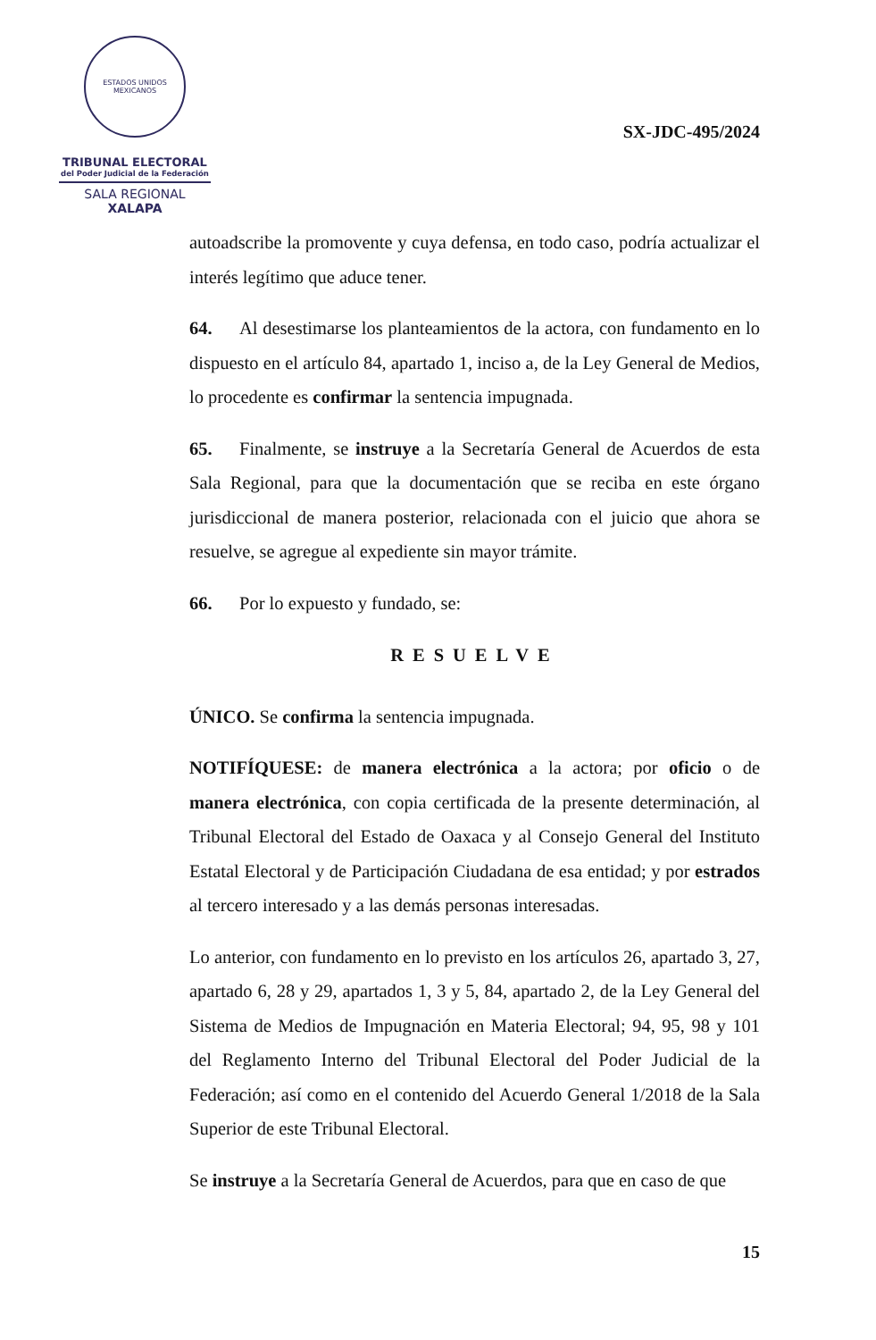ESTADOS UNIDOS MEXICANOS
TRIBUNAL ELECTORAL
del Poder Judicial de la Federación
SALA REGIONAL
XALAPA
SX-JDC-495/2024
autoadscribe la promovente y cuya defensa, en todo caso, podría actualizar el interés legítimo que aduce tener.
64. Al desestimarse los planteamientos de la actora, con fundamento en lo dispuesto en el artículo 84, apartado 1, inciso a, de la Ley General de Medios, lo procedente es confirmar la sentencia impugnada.
65. Finalmente, se instruye a la Secretaría General de Acuerdos de esta Sala Regional, para que la documentación que se reciba en este órgano jurisdiccional de manera posterior, relacionada con el juicio que ahora se resuelve, se agregue al expediente sin mayor trámite.
66. Por lo expuesto y fundado, se:
RESUELVE
ÚNICO. Se confirma la sentencia impugnada.
NOTIFÍQUESE: de manera electrónica a la actora; por oficio o de manera electrónica, con copia certificada de la presente determinación, al Tribunal Electoral del Estado de Oaxaca y al Consejo General del Instituto Estatal Electoral y de Participación Ciudadana de esa entidad; y por estrados al tercero interesado y a las demás personas interesadas.
Lo anterior, con fundamento en lo previsto en los artículos 26, apartado 3, 27, apartado 6, 28 y 29, apartados 1, 3 y 5, 84, apartado 2, de la Ley General del Sistema de Medios de Impugnación en Materia Electoral; 94, 95, 98 y 101 del Reglamento Interno del Tribunal Electoral del Poder Judicial de la Federación; así como en el contenido del Acuerdo General 1/2018 de la Sala Superior de este Tribunal Electoral.
Se instruye a la Secretaría General de Acuerdos, para que en caso de que
15